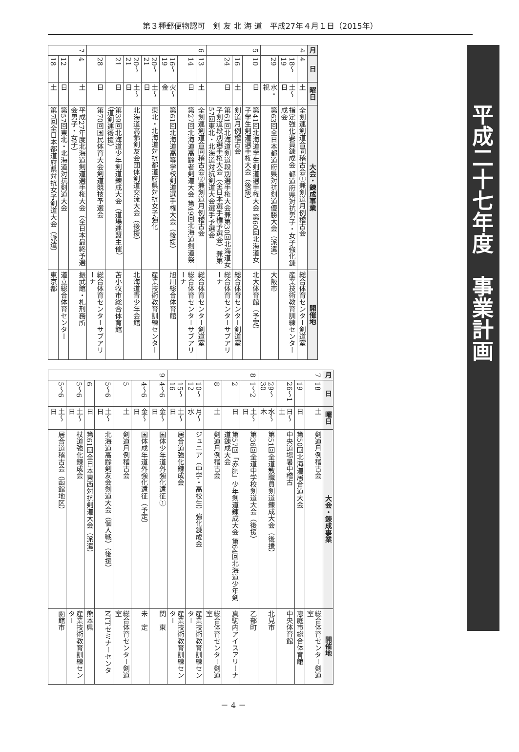第３種郵便物認可　剣 友 北 海 道　平成27年４月１日（2015年）
| 月 | 日 | 曜日 | 大会・錬成事業 | 開催地 |
| --- | --- | --- | --- | --- |
| 4 | 4 | 土 | 全剣連剣道合同稽古会①兼剣道月例稽古会 | 総合体育センター剣道室 |
| | 18〜19 | 土〜日 | 指定強化要員錬成会 都道府県対抗男子・女子強化錬成会 | 産業技術教育訓練センター |
| | 29 | 水・祝 | 第63回全日本都道府県対抗剣道優勝大会（派遣） | 大阪市 |
| 5 | 10 | 日 | 第41回北海道学生剣道選手権大会 第60回北海道女子学生剣道選手権大会（後援） | 北大体育館（予定） |
| | 16 | 土 | 剣道月例稽古会 | 総合体育センター剣道室 |
| | 24 | 日 | 第61回北海道剣道段別選手権大会兼第30回北海道女子剣道段別選手権大会（全日本選手権予選会）兼第57回東北・北海道対抗剣道大会選手予選会 | 総合体育センターサブアリーナ |
| 6 | 13 | 土 | 全剣連剣道合同稽古会②兼剣道月例稽古会 | 総合体育センター剣道室 |
| | 14 | 日 | 第27回北海道高齢者剣道大会 第49回北海道剣道祭 | 総合体育センターサブアリーナ |
| | 16〜19 | 火〜金 | 第61回北海道高等学校剣道選手権大会（後援） | 旭川総合体育館 |
| | 20〜21 | 土〜日 | 東北・北海道対抗都道府県対抗女子強化 | 産業技術教育訓練センター |
| | 20〜21 | 土〜日 | 北海道高齢剣友会団体剣道交流大会（後援） | 北海道青少年会館 |
| | 21 | 日 | 第39回北海道少年剣道錬成大会（道場連盟主催）（道剣連後援） | 苫小牧市総合体育館 |
| | 28 | 日 | 第70回国民体育大会剣道競技予選会 | 総合体育センターサブアリーナ |
| 7 | 4 | 土 | 平成27年度北海道剣道選手権大会（全日本最終予選会男子・女子） | 振武館・札刑務所 |
| | 12 | 日 | 第57回東北・北海道対抗剣道大会 | 道立総合体育センター |
| | 18 | 土 | 第7回全日本都道府県対抗女子剣道大会（派遣） | 東京都 |
| 月 | 日 | 曜日 | 大会・錬成事業 | 開催地 |
| --- | --- | --- | --- | --- |
| 7 | 18 | 土 | 剣道月例稽古会 | 総合体育センター剣道室 |
| | 19 | 日 | 第50回北海道居合道大会 | 恵庭市総合体育館 |
| | 26〜1 | 日〜土 | 中央道場暑中稽古 | 中央体育館 |
| | 29〜30 | 水〜木 | 第51回全道教職員剣道錬成大会（後援） | 北見市 |
| 8 | 1〜2 | 土〜日 | 第36回全道中学校剣道大会（後援） | 乙部町 |
| | 2 | 日 | 第57回「赤胴」少年剣道錬成大会 第64回北海道少年剣道錬成大会 | 真駒内アイスアリーナ |
| | 8 | 土 | 剣道月例稽古会 | 総合体育センター剣道室 |
| | 10〜12 | 月〜水 | ジュニア（中学・高校生）強化錬成会 | 産業技術教育訓練センター |
| | 15〜16 | 土〜日 | 居合道強化錬成会 | 産業技術教育訓練センター |
| 9 | 4〜6 | 金〜日 | 国体少年道外強化遠征① | 関 東 |
| | 4〜6 | 金〜日 | 国体成年道外強化遠征（予定） | 未 定 |
| | 5 | 土 | 剣道月例稽古会 | 総合体育センター剣道室 |
| | 5〜6 | 土〜日 | 北海道高齢剣友会剣道大会（個人戦）（後援） | NTTセミナーセンタ |
| | 6 | 日 | 第61回全日本東西対抗剣道大会（派遣） | 熊本県 |
| | 5〜6 | 土〜日 | 杖道強化錬成会 | 産業技術教育訓練センター |
| | 5〜6 | 土〜日 | 居合道稽古会（函館地区） | 函館市 |
－ 4 －
平成二十七年度　事業計画